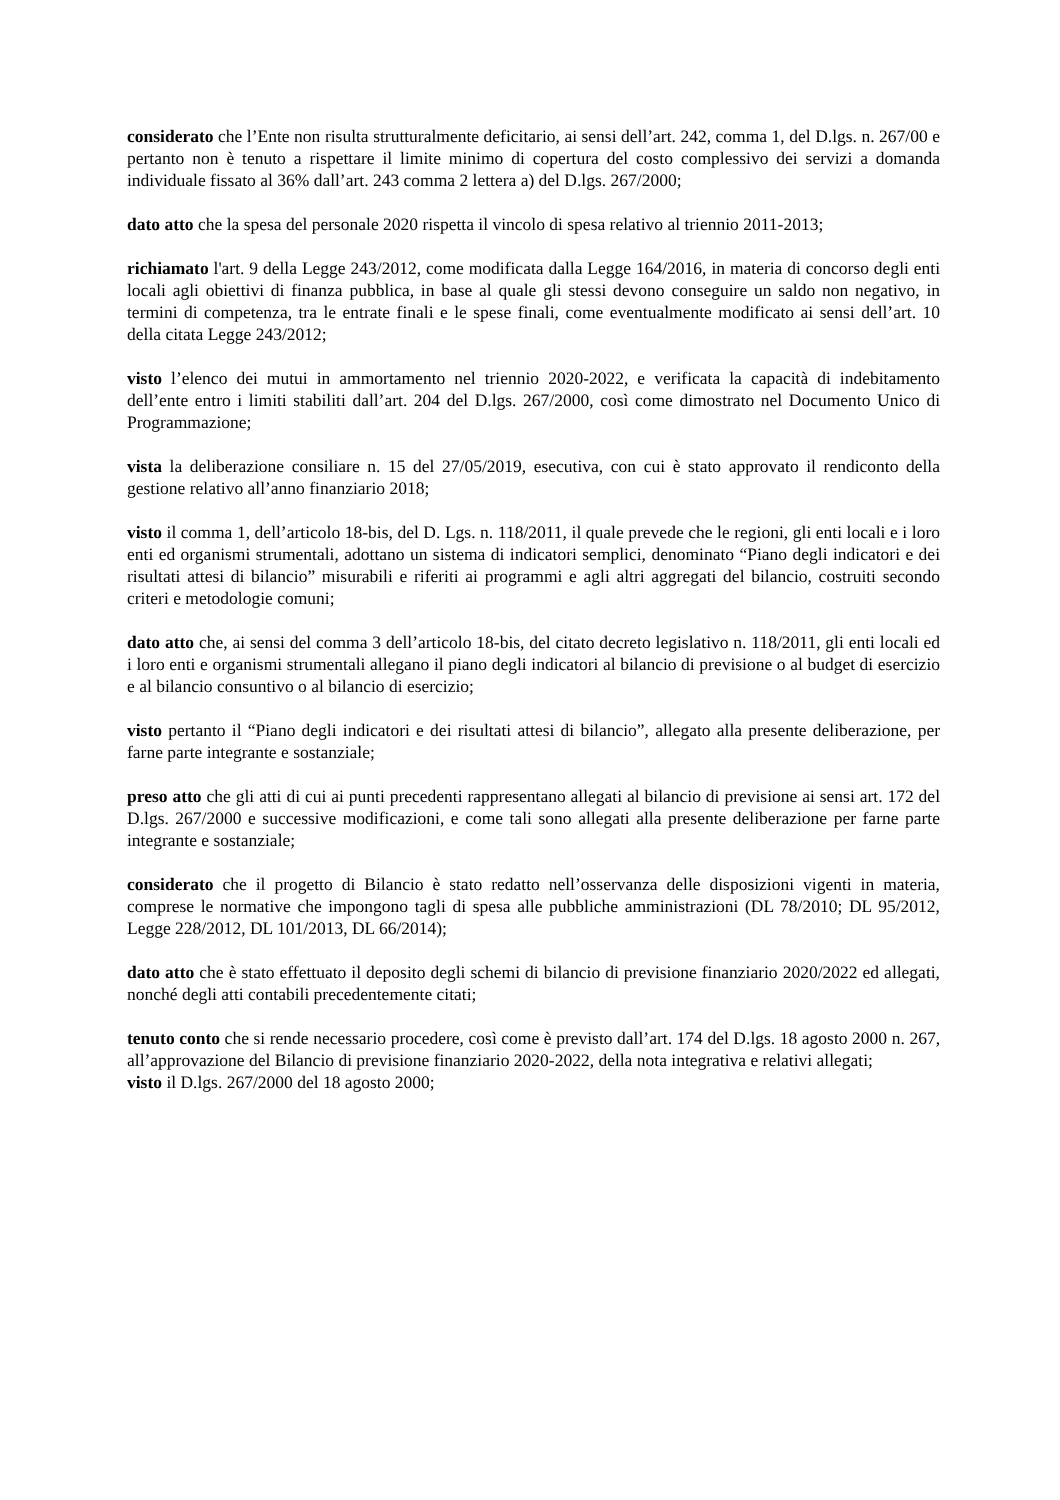considerato che l’Ente non risulta strutturalmente deficitario, ai sensi dell’art. 242, comma 1, del D.lgs. n. 267/00 e pertanto non è tenuto a rispettare il limite minimo di copertura del costo complessivo dei servizi a domanda individuale fissato al 36% dall’art. 243 comma 2 lettera a) del D.lgs. 267/2000;
dato atto che la spesa del personale 2020 rispetta il vincolo di spesa relativo al triennio 2011-2013;
richiamato l'art. 9 della Legge 243/2012, come modificata dalla Legge 164/2016, in materia di concorso degli enti locali agli obiettivi di finanza pubblica, in base al quale gli stessi devono conseguire un saldo non negativo, in termini di competenza, tra le entrate finali e le spese finali, come eventualmente modificato ai sensi dell’art. 10 della citata Legge 243/2012;
visto l’elenco dei mutui in ammortamento nel triennio 2020-2022, e verificata la capacità di indebitamento dell’ente entro i limiti stabiliti dall’art. 204 del D.lgs. 267/2000, così come dimostrato nel Documento Unico di Programmazione;
vista la deliberazione consiliare n. 15 del 27/05/2019, esecutiva, con cui è stato approvato il rendiconto della gestione relativo all’anno finanziario 2018;
visto il comma 1, dell’articolo 18-bis, del D. Lgs. n. 118/2011, il quale prevede che le regioni, gli enti locali e i loro enti ed organismi strumentali, adottano un sistema di indicatori semplici, denominato “Piano degli indicatori e dei risultati attesi di bilancio” misurabili e riferiti ai programmi e agli altri aggregati del bilancio, costruiti secondo criteri e metodologie comuni;
dato atto che, ai sensi del comma 3 dell’articolo 18-bis, del citato decreto legislativo n. 118/2011, gli enti locali ed i loro enti e organismi strumentali allegano il piano degli indicatori al bilancio di previsione o al budget di esercizio e al bilancio consuntivo o al bilancio di esercizio;
visto pertanto il “Piano degli indicatori e dei risultati attesi di bilancio”, allegato alla presente deliberazione, per farne parte integrante e sostanziale;
preso atto che gli atti di cui ai punti precedenti rappresentano allegati al bilancio di previsione ai sensi art. 172 del D.lgs. 267/2000 e successive modificazioni, e come tali sono allegati alla presente deliberazione per farne parte integrante e sostanziale;
considerato che il progetto di Bilancio è stato redatto nell’osservanza delle disposizioni vigenti in materia, comprese le normative che impongono tagli di spesa alle pubbliche amministrazioni (DL 78/2010; DL 95/2012, Legge 228/2012, DL 101/2013, DL 66/2014);
dato atto che è stato effettuato il deposito degli schemi di bilancio di previsione finanziario 2020/2022 ed allegati, nonché degli atti contabili precedentemente citati;
tenuto conto che si rende necessario procedere, così come è previsto dall’art. 174 del D.lgs. 18 agosto 2000 n. 267, all’approvazione del Bilancio di previsione finanziario 2020-2022, della nota integrativa e relativi allegati;
visto il D.lgs. 267/2000 del 18 agosto 2000;